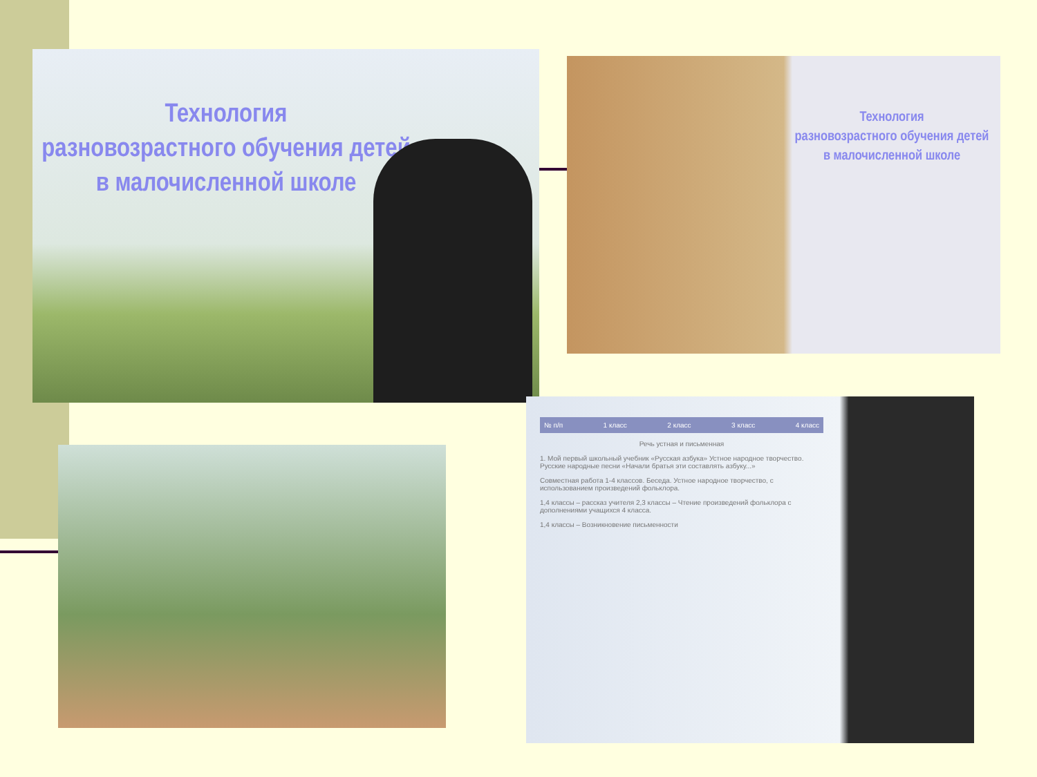Технология
разновозрастного обучения детей
в малочисленной школе
Технология
разновозрастного обучения детей
в малочисленной школе
№ п/п 1 класс 2 класс 3 класс 4 класс
Речь устная и письменная
1. Мой первый школьный учебник «Русская азбука» Устное народное творчество. Русские народные песни «Начали братья эти составлять азбуку...»
Совместная работа 1-4 классов. Беседа. Устное народное творчество, с использованием произведений фольклора.
1,4 классы – рассказ учителя 2,3 классы – Чтение произведений фольклора с дополнениями учащихся 4 класса.
1,4 классы – Возникновение письменности